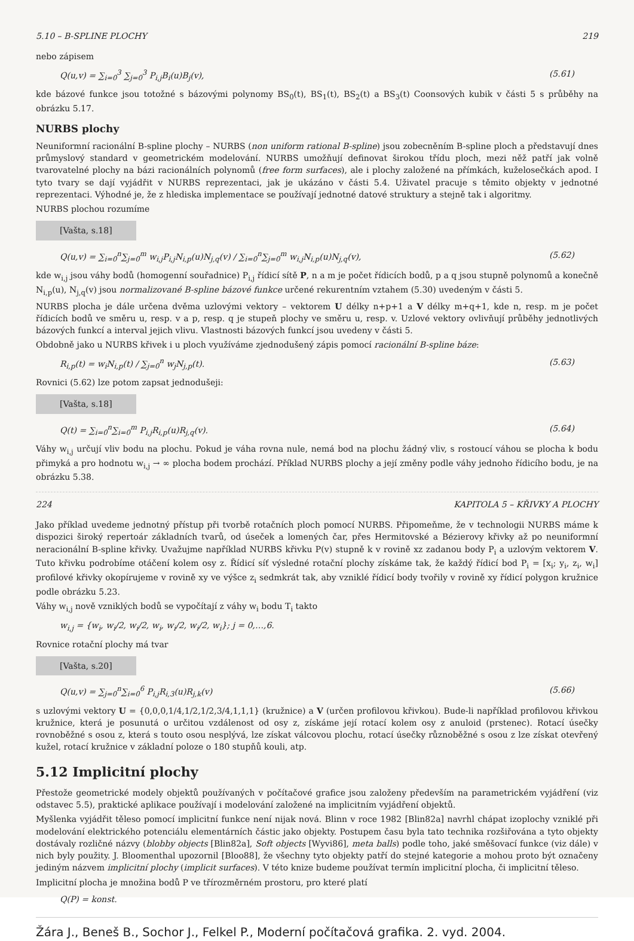5.10 – B-SPLINE PLOCHY 219
nebo zápisem
Q(u,v) = ∑<sub>i=0</sub><sup>3</sup> ∑<sub>j=0</sub><sup>3</sup> P<sub>i,j</sub>B<sub>i</sub>(u)B<sub>j</sub>(v), (5.61)
kde bázové funkce jsou totožné s bázovými polynomy BS<sub>0</sub>(t), BS<sub>1</sub>(t), BS<sub>2</sub>(t) a BS<sub>3</sub>(t) Coonsových kubik v části 5 s průběhy na obrázku 5.17.
NURBS plochy
Neuniformní racionální B-spline plochy – NURBS (non uniform rational B-spline) jsou zobecněním B-spline ploch a představují dnes průmyslový standard v geometrickém modelování. NURBS umožňují definovat širokou třídu ploch, mezi něž patří jak volně tvarovatelné plochy na bázi racionálních polynomů (free form surfaces), ale i plochy založené na přímkách, kuželosečkách apod. I tyto tvary se dají vyjádřit v NURBS reprezentaci, jak je ukázáno v části 5.4. Uživatel pracuje s těmito objekty v jednotné reprezentaci. Výhodné je, že z hlediska implementace se používají jednotné datové struktury a stejně tak i algoritmy.
NURBS plochou rozumíme
[Vašta, s.18]
Q(u,v) = ∑<sub>i=0</sub><sup>n</sup>∑<sub>j=0</sub><sup>m</sup> w<sub>i,j</sub>P<sub>i,j</sub>N<sub>i,p</sub>(u)N<sub>j,q</sub>(v) / ∑<sub>i=0</sub><sup>n</sup>∑<sub>j=0</sub><sup>m</sup> w<sub>i,j</sub>N<sub>i,p</sub>(u)N<sub>j,q</sub>(v), (5.62)
kde w<sub>i,j</sub> jsou váhy bodů (homogenní souřadnice) P<sub>i,j</sub> řídicí sítě P, n a m je počet řídicích bodů, p a q jsou stupně polynomů a konečně N<sub>i,p</sub>(u), N<sub>j,q</sub>(v) jsou normalizované B-spline bázové funkce určené rekurentním vztahem (5.30) uvedeným v části 5.
NURBS plocha je dále určena dvěma uzlovými vektory – vektorem U délky n+p+1 a V délky m+q+1, kde n, resp. m je počet řídicích bodů ve směru u, resp. v a p, resp. q je stupeň plochy ve směru u, resp. v. Uzlové vektory ovlivňují průběhy jednotlivých bázových funkcí a interval jejich vlivu. Vlastnosti bázových funkcí jsou uvedeny v části 5.
Obdobně jako u NURBS křivek i u ploch využíváme zjednodušený zápis pomocí racionální B-spline báze:
R<sub>i,p</sub>(t) = w<sub>i</sub>N<sub>i,p</sub>(t) / ∑<sub>j=0</sub><sup>n</sup> w<sub>j</sub>N<sub>j,p</sub>(t). (5.63)
Rovnici (5.62) lze potom zapsat jednodušeji:
[Vašta, s.18]
Q(t) = ∑<sub>i=0</sub><sup>n</sup>∑<sub>i=0</sub><sup>m</sup> P<sub>i,j</sub>R<sub>i,p</sub>(u)R<sub>j,q</sub>(v). (5.64)
Váhy w<sub>i,j</sub> určují vliv bodu na plochu. Pokud je váha rovna nule, nemá bod na plochu žádný vliv, s rostoucí váhou se plocha k bodu přimyká a pro hodnotu w<sub>i,j</sub> → ∞ plocha bodem prochází. Příklad NURBS plochy a její změny podle váhy jednoho řídicího bodu, je na obrázku 5.38.
224 KAPITOLA 5 – KŘIVKY A PLOCHY
Jako příklad uvedeme jednotný přístup při tvorbě rotačních ploch pomocí NURBS. Připomeňme, že v technologii NURBS máme k dispozici široký repertoár základních tvarů, od úseček a lomených čar, přes Hermitovské a Bézierovy křivky až po neuniformní neracionální B-spline křivky. Uvažujme například NURBS křivku P(v) stupně k v rovině xz zadanou body P<sub>i</sub> a uzlovým vektorem V. Tuto křivku podrobíme otáčení kolem osy z. Řídicí síť výsledné rotační plochy získáme tak, že každý řídicí bod P<sub>i</sub> = [x<sub>i</sub>; y<sub>i</sub>, z<sub>i</sub>, w<sub>i</sub>] profilové křivky okopírujeme v rovině xy ve výšce z<sub>i</sub> sedmkrát tak, aby vzniklé řídicí body tvořily v rovině xy řídicí polygon kružnice podle obrázku 5.23.
Váhy w<sub>i,j</sub> nově vzniklých bodů se vypočítají z váhy w<sub>i</sub> bodu T<sub>i</sub> takto
w<sub>i,j</sub> = {w<sub>i</sub>, w<sub>i</sub>/2, w<sub>i</sub>/2, w<sub>i</sub>, w<sub>i</sub>/2, w<sub>i</sub>/2, w<sub>i</sub>}; j = 0,…,6.
Rovnice rotační plochy má tvar
[Vašta, s.20]
Q(u,v) = ∑<sub>j=0</sub><sup>n</sup>∑<sub>i=0</sub><sup>6</sup> P<sub>i,j</sub>R<sub>i,3</sub>(u)R<sub>j,k</sub>(v) (5.66)
s uzlovými vektory U = {0,0,0,1/4,1/2,1/2,3/4,1,1,1} (kružnice) a V (určen profilovou křivkou). Bude-li například profilovou křivkou kružnice, která je posunutá o určitou vzdálenost od osy z, získáme její rotací kolem osy z anuloid (prstenec). Rotací úsečky rovnoběžné s osou z, která s touto osou nesplývá, lze získat válcovou plochu, rotací úsečky různoběžné s osou z lze získat otevřený kužel, rotací kružnice v základní poloze o 180 stupňů kouli, atp.
5.12 Implicitní plochy
Přestože geometrické modely objektů používaných v počítačové grafice jsou založeny především na parametrickém vyjádření (viz odstavec 5.5), praktické aplikace používají i modelování založené na implicitním vyjádření objektů.
Myšlenka vyjádřit těleso pomocí implicitní funkce není nijak nová. Blinn v roce 1982 [Blin82a] navrhl chápat izoplochy vzniklé při modelování elektrického potenciálu elementárních částic jako objekty. Postupem času byla tato technika rozšiřována a tyto objekty dostávaly rozličné názvy (blobby objects [Blin82a], Soft objects [Wyvi86], meta balls) podle toho, jaké směšovací funkce (viz dále) v nich byly použity. J. Bloomenthal upozornil [Bloo88], že všechny tyto objekty patří do stejné kategorie a mohou proto být označeny jediným názvem implicitní plochy (implicit surfaces). V této knize budeme používat termín implicitní plocha, či implicitní těleso.
Implicitní plocha je množina bodů P ve třírozměrném prostoru, pro které platí
Q(P) = konst.
Žára J., Beneš B., Sochor J., Felkel P., Moderní počítačová grafika. 2. vyd. 2004.